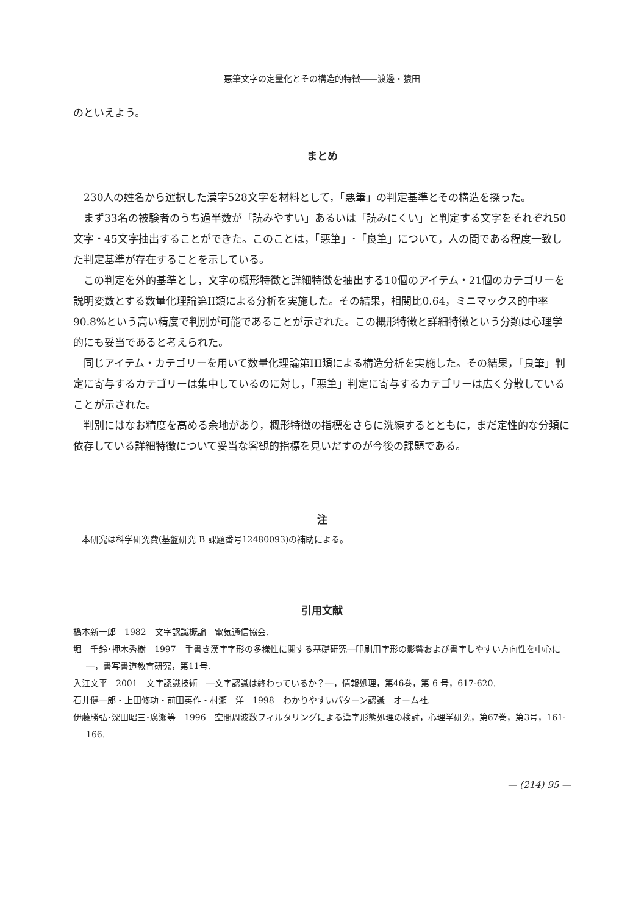悪筆文字の定量化とその構造的特徴――渡邊・猿田
のといえよう。
まとめ
230人の姓名から選択した漢字528文字を材料として，「悪筆」の判定基準とその構造を探った。
まず33名の被験者のうち過半数が「読みやすい」あるいは「読みにくい」と判定する文字をそれぞれ50文字・45文字抽出することができた。このことは，「悪筆」･「良筆」について，人の間である程度一致した判定基準が存在することを示している。
この判定を外的基準とし，文字の概形特徴と詳細特徴を抽出する10個のアイテム・21個のカテゴリーを説明変数とする数量化理論第II類による分析を実施した。その結果，相関比0.64，ミニマックス的中率90.8%という高い精度で判別が可能であることが示された。この概形特徴と詳細特徴という分類は心理学的にも妥当であると考えられた。
同じアイテム・カテゴリーを用いて数量化理論第III類による構造分析を実施した。その結果，「良筆」判定に寄与するカテゴリーは集中しているのに対し，「悪筆」判定に寄与するカテゴリーは広く分散していることが示された。
判別にはなお精度を高める余地があり，概形特徴の指標をさらに洗練するとともに，まだ定性的な分類に依存している詳細特徴について妥当な客観的指標を見いだすのが今後の課題である。
注
本研究は科学研究費(基盤研究 B 課題番号12480093)の補助による。
引用文献
橋本新一郎　1982　文字認識概論　電気通信協会.
堀　千鈴･押木秀樹　1997　手書き漢字字形の多様性に関する基礎研究―印刷用字形の影響および書字しやすい方向性を中心に―，書写書道教育研究，第11号.
入江文平　2001　文字認識技術　―文字認識は終わっているか？―，情報処理，第46巻，第 6 号，617-620.
石井健一郎・上田修功・前田英作・村瀬　洋　1998　わかりやすいパターン認識　オーム社.
伊藤勝弘･深田昭三･廣瀬等　1996　空間周波数フィルタリングによる漢字形態処理の検討，心理学研究，第67巻，第3号，161-166.
— (214) 95 —